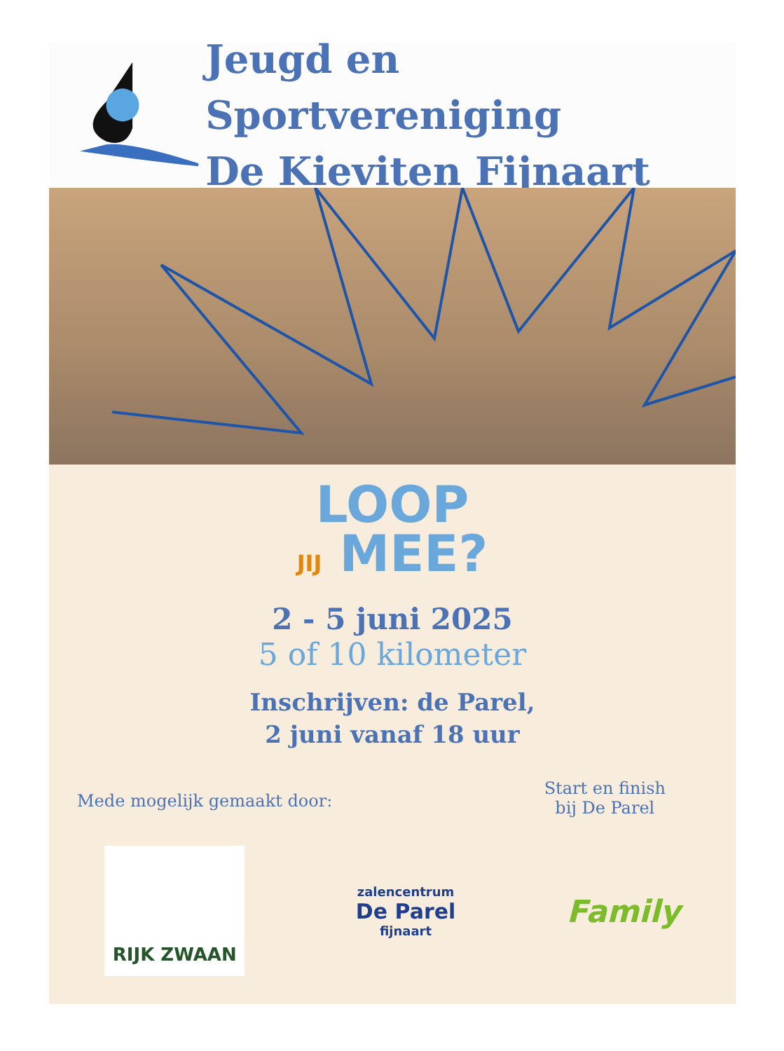Jeugd en Sportvereniging
De Kieviten Fijnaart
LOOP
JIJ MEE?
2 - 5 juni 2025
5 of 10 kilometer
Inschrijven: de Parel,
2 juni vanaf 18 uur
Mede mogelijk gemaakt door:
Start en finish
bij De Parel
RIJK ZWAAN
zalencentrum
De Parel
fijnaart
Family